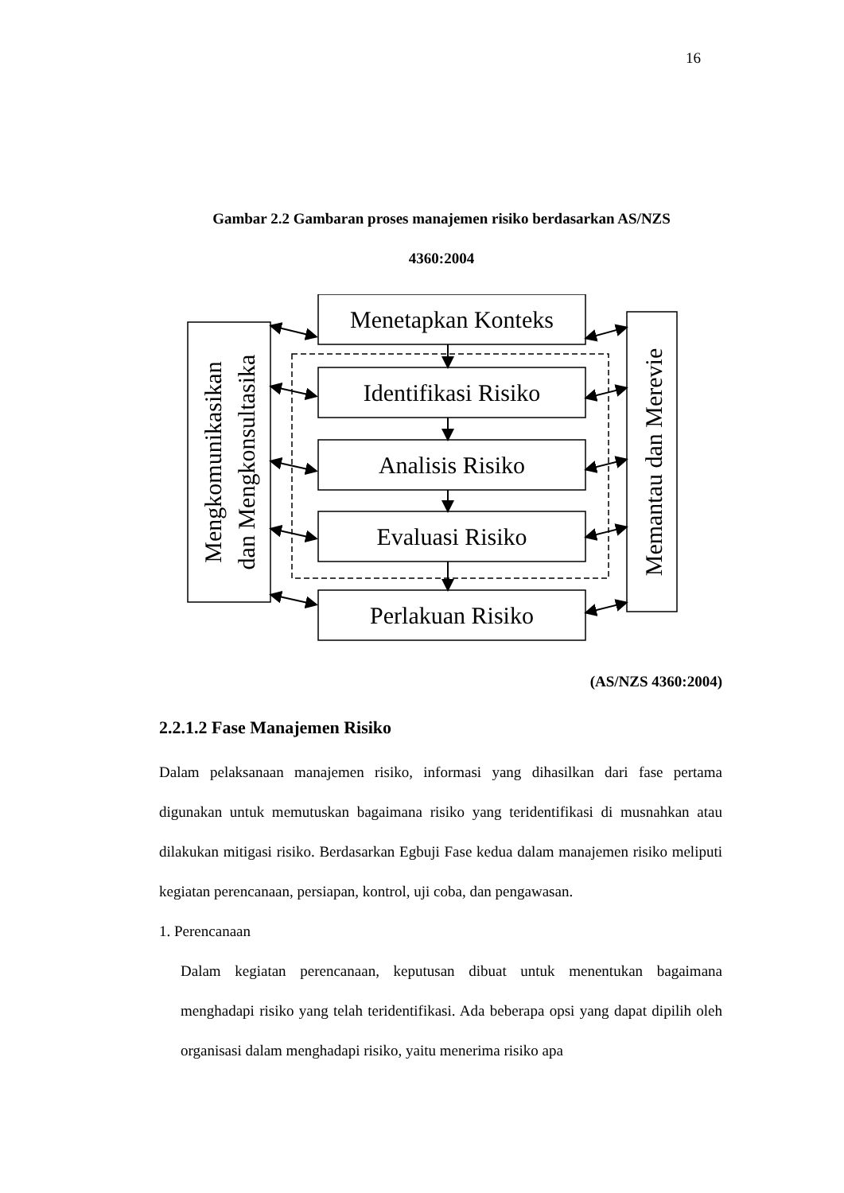16
Gambar 2.2 Gambaran proses manajemen risiko berdasarkan AS/NZS
4360:2004
Menetapkan Konteks
Identifikasi Risiko
Analisis Risiko
Evaluasi Risiko
Perlakuan Risiko
Mengkomunikasikan
dan Mengkonsultasika
Memantau dan Merevie
(AS/NZS 4360:2004)
2.2.1.2 Fase Manajemen Risiko
Dalam pelaksanaan manajemen risiko, informasi yang dihasilkan dari fase pertama digunakan untuk memutuskan bagaimana risiko yang teridentifikasi di musnahkan atau dilakukan mitigasi risiko. Berdasarkan Egbuji Fase kedua dalam manajemen risiko meliputi kegiatan perencanaan, persiapan, kontrol, uji coba, dan pengawasan.
1. Perencanaan
Dalam kegiatan perencanaan, keputusan dibuat untuk menentukan bagaimana menghadapi risiko yang telah teridentifikasi. Ada beberapa opsi yang dapat dipilih oleh organisasi dalam menghadapi risiko, yaitu menerima risiko apa